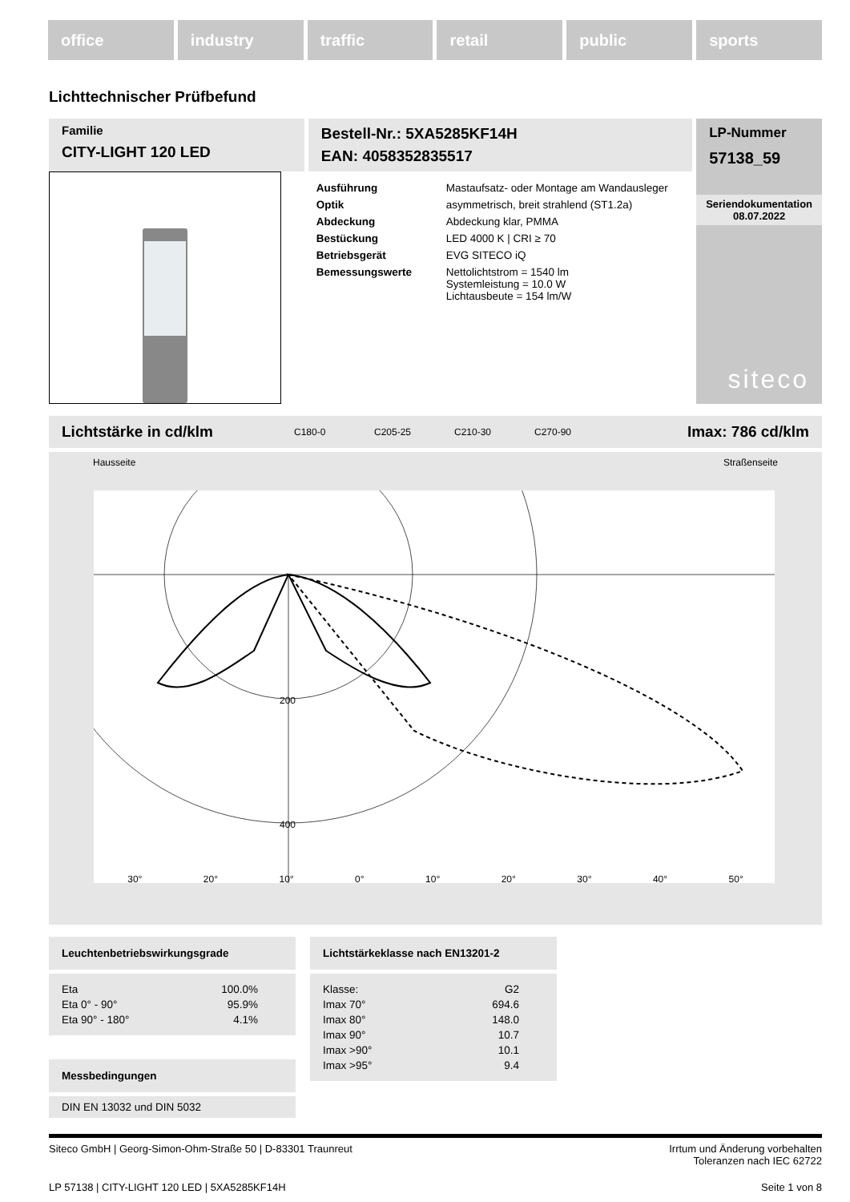office industry traffic retail public sports
Lichttechnischer Prüfbefund
Familie
CITY-LIGHT 120 LED
Bestell-Nr.: 5XA5285KF14H
EAN: 4058352835517
| Ausführung | Mastaufsatz- oder Montage am Wandausleger |
| Optik | asymmetrisch, breit strahlend (ST1.2a) |
| Abdeckung | Abdeckung klar, PMMA |
| Bestückung | LED 4000 K / CRI ≥ 70 |
| Betriebsgerät | EVG SITECO iQ |
| Bemessungswerte | Nettolichtstrom = 1540 lm Systemleistung = 10.0 W Lichtausbeute = 154 lm/W |
LP-Nummer
57138_59
Seriendokumentation
08.07.2022
siteco
Lichtstärke in cd/klm C180-0 C205-25 C210-30 C270-90 Imax: 786 cd/klm
Hausseite Straßenseite
200
400
30° 20° 10° 0° 10° 20° 30° 40° 50°
Leuchtenbetriebswirkungsgrade
| Eta | 100.0% |
| Eta 0° - 90° | 95.9% |
| Eta 90° - 180° | 4.1% |
Messbedingungen
DIN EN 13032 und DIN 5032
Lichtstärkeklasse nach EN13201-2
| Klasse: | G2 |
| Imax 70° | 694.6 |
| Imax 80° | 148.0 |
| Imax 90° | 10.7 |
| Imax >90° | 10.1 |
| Imax >95° | 9.4 |
Siteco GmbH | Georg-Simon-Ohm-Straße 50 | D-83301 Traunreut Irrtum und Änderung vorbehalten
Toleranzen nach IEC 62722
LP 57138 | CITY-LIGHT 120 LED | 5XA5285KF14H Seite 1 von 8